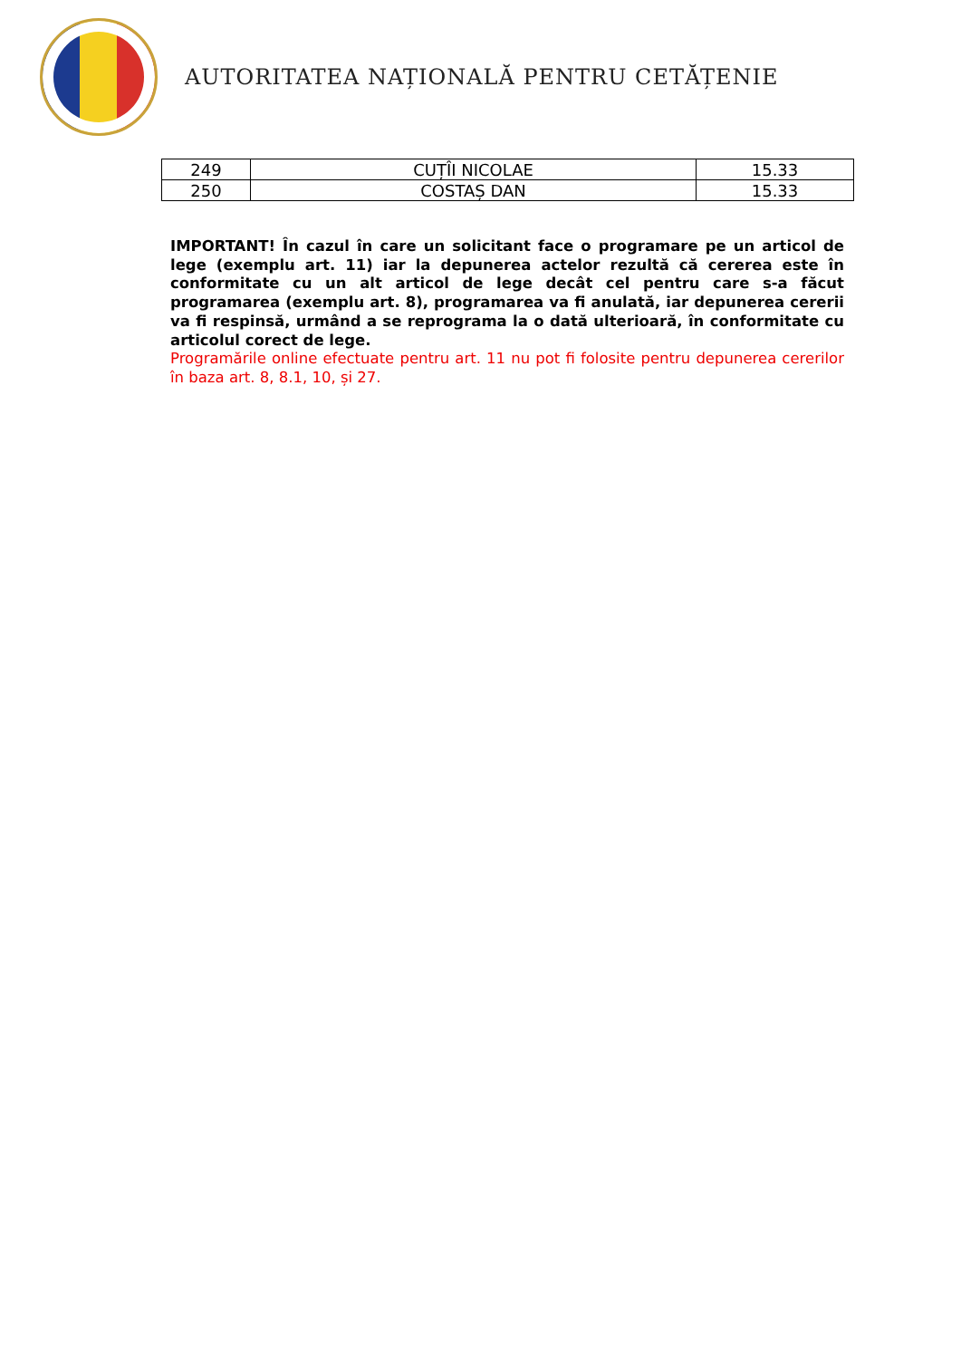AUTORITATEA NAȚIONALĂ PENTRU CETĂȚENIE
| 249 | CUȚÎI NICOLAE | 15.33 |
| 250 | COSTAȘ DAN | 15.33 |
IMPORTANT! În cazul în care un solicitant face o programare pe un articol de lege (exemplu art. 11) iar la depunerea actelor rezultă că cererea este în conformitate cu un alt articol de lege decât cel pentru care s-a făcut programarea (exemplu art. 8), programarea va fi anulată, iar depunerea cererii va fi respinsă, urmând a se reprograma la o dată ulterioară, în conformitate cu articolul corect de lege.
Programările online efectuate pentru art. 11 nu pot fi folosite pentru depunerea cererilor în baza art. 8, 8.1, 10, și 27.